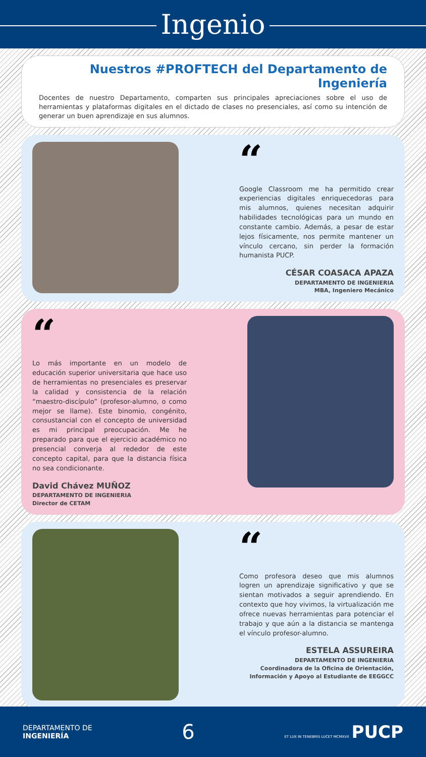Ingenio
Nuestros #PROFTECH del Departamento de Ingeniería
Docentes de nuestro Departamento, comparten sus principales apreciaciones sobre el uso de herramientas y plataformas digitales en el dictado de clases no presenciales, así como su intención de generar un buen aprendizaje en sus alumnos.
“
Google Classroom me ha permitido crear experiencias digitales enriquecedoras para mis alumnos, quienes necesitan adquirir habilidades tecnológicas para un mundo en constante cambio. Además, a pesar de estar lejos físicamente, nos permite mantener un vínculo cercano, sin perder la formación humanista PUCP.
CÉSAR COASACA APAZA
DEPARTAMENTO DE INGENIERIA
MBA, Ingeniero Mecánico
“
Lo más importante en un modelo de educación superior universitaria que hace uso de herramientas no presenciales es preservar la calidad y consistencia de la relación “maestro-discípulo” (profesor-alumno, o como mejor se llame). Este binomio, congénito, consustancial con el concepto de universidad es mi principal preocupación. Me he preparado para que el ejercicio académico no presencial converja al rededor de este concepto capital, para que la distancia física no sea condicionante.
David Chávez MUÑOZ
DEPARTAMENTO DE INGENIERIA
Director de CETAM
“
Como profesora deseo que mis alumnos logren un aprendizaje significativo y que se sientan motivados a seguir aprendiendo. En contexto que hoy vivimos, la virtualización me ofrece nuevas herramientas para potenciar el trabajo y que aún a la distancia se mantenga el vínculo profesor-alumno.
ESTELA ASSUREIRA
DEPARTAMENTO DE INGENIERIA
Coordinadora de la Oficina de Orientación, Información y Apoyo al Estudiante de EEGGCC
DEPARTAMENTO DE
INGENIERÍA
6
ET LUX IN TENEBRIS LUCET MCMXVII PUCP